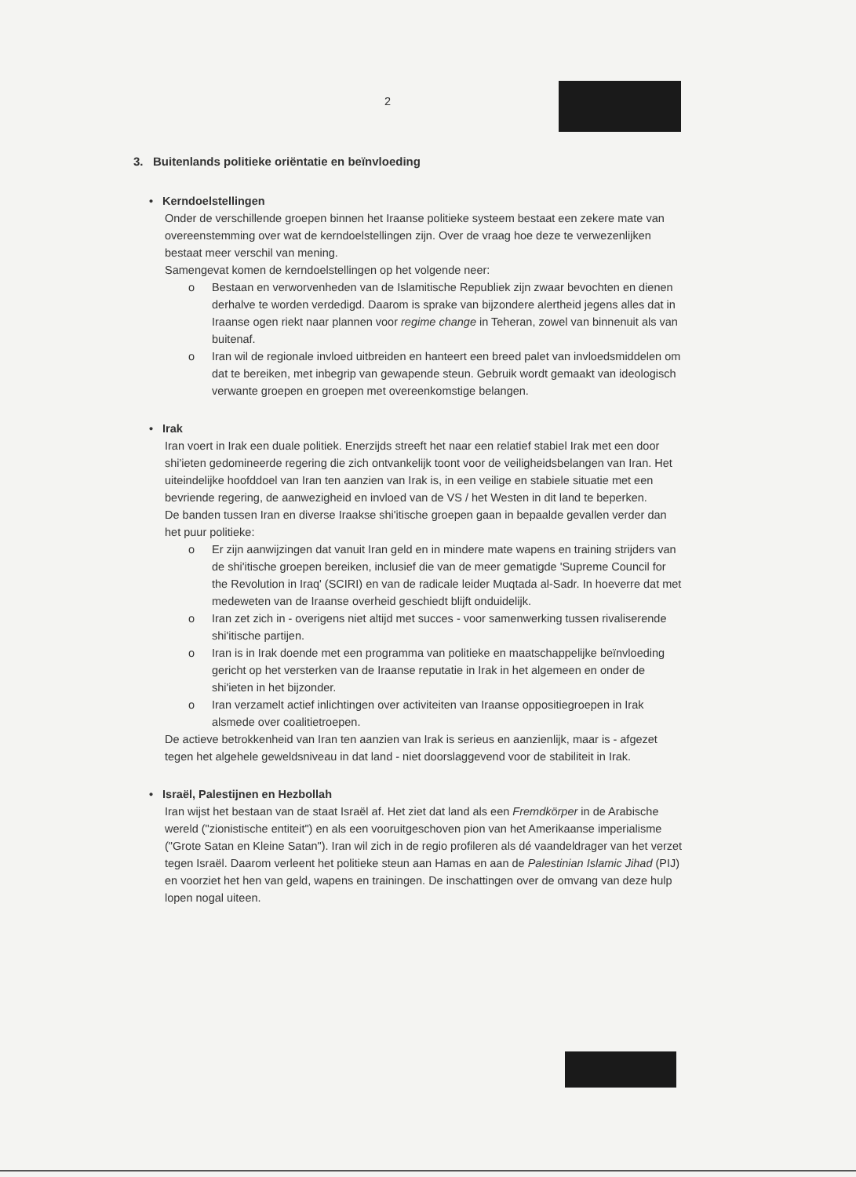2
3. Buitenlands politieke oriëntatie en beïnvloeding
• Kerndoelstellingen
Onder de verschillende groepen binnen het Iraanse politieke systeem bestaat een zekere mate van overeenstemming over wat de kerndoelstellingen zijn. Over de vraag hoe deze te verwezenlijken bestaat meer verschil van mening.
Samengevat komen de kerndoelstellingen op het volgende neer:
o Bestaan en verworvenheden van de Islamitische Republiek zijn zwaar bevochten en dienen derhalve te worden verdedigd. Daarom is sprake van bijzondere alertheid jegens alles dat in Iraanse ogen riekt naar plannen voor regime change in Teheran, zowel van binnenuit als van buitenaf.
o Iran wil de regionale invloed uitbreiden en hanteert een breed palet van invloedsmiddelen om dat te bereiken, met inbegrip van gewapende steun. Gebruik wordt gemaakt van ideologisch verwante groepen en groepen met overeenkomstige belangen.
• Irak
Iran voert in Irak een duale politiek. Enerzijds streeft het naar een relatief stabiel Irak met een door shi'ieten gedomineerde regering die zich ontvankelijk toont voor de veiligheidsbelangen van Iran. Het uiteindelijke hoofddoel van Iran ten aanzien van Irak is, in een veilige en stabiele situatie met een bevriende regering, de aanwezigheid en invloed van de VS / het Westen in dit land te beperken.
De banden tussen Iran en diverse Iraakse shi'itische groepen gaan in bepaalde gevallen verder dan het puur politieke:
o Er zijn aanwijzingen dat vanuit Iran geld en in mindere mate wapens en training strijders van de shi'itische groepen bereiken, inclusief die van de meer gematigde 'Supreme Council for the Revolution in Iraq' (SCIRI) en van de radicale leider Muqtada al-Sadr. In hoeverre dat met medeweten van de Iraanse overheid geschiedt blijft onduidelijk.
o Iran zet zich in - overigens niet altijd met succes - voor samenwerking tussen rivaliserende shi'itische partijen.
o Iran is in Irak doende met een programma van politieke en maatschappelijke beïnvloeding gericht op het versterken van de Iraanse reputatie in Irak in het algemeen en onder de shi'ieten in het bijzonder.
o Iran verzamelt actief inlichtingen over activiteiten van Iraanse oppositiegroepen in Irak alsmede over coalitietroepen.
De actieve betrokkenheid van Iran ten aanzien van Irak is serieus en aanzienlijk, maar is - afgezet tegen het algehele geweldsniveau in dat land - niet doorslaggevend voor de stabiliteit in Irak.
• Israël, Palestijnen en Hezbollah
Iran wijst het bestaan van de staat Israël af. Het ziet dat land als een Fremdkörper in de Arabische wereld ("zionistische entiteit") en als een vooruitgeschoven pion van het Amerikaanse imperialisme ("Grote Satan en Kleine Satan"). Iran wil zich in de regio profileren als dé vaandeldrager van het verzet tegen Israël. Daarom verleent het politieke steun aan Hamas en aan de Palestinian Islamic Jihad (PIJ) en voorziet het hen van geld, wapens en trainingen. De inschattingen over de omvang van deze hulp lopen nogal uiteen.